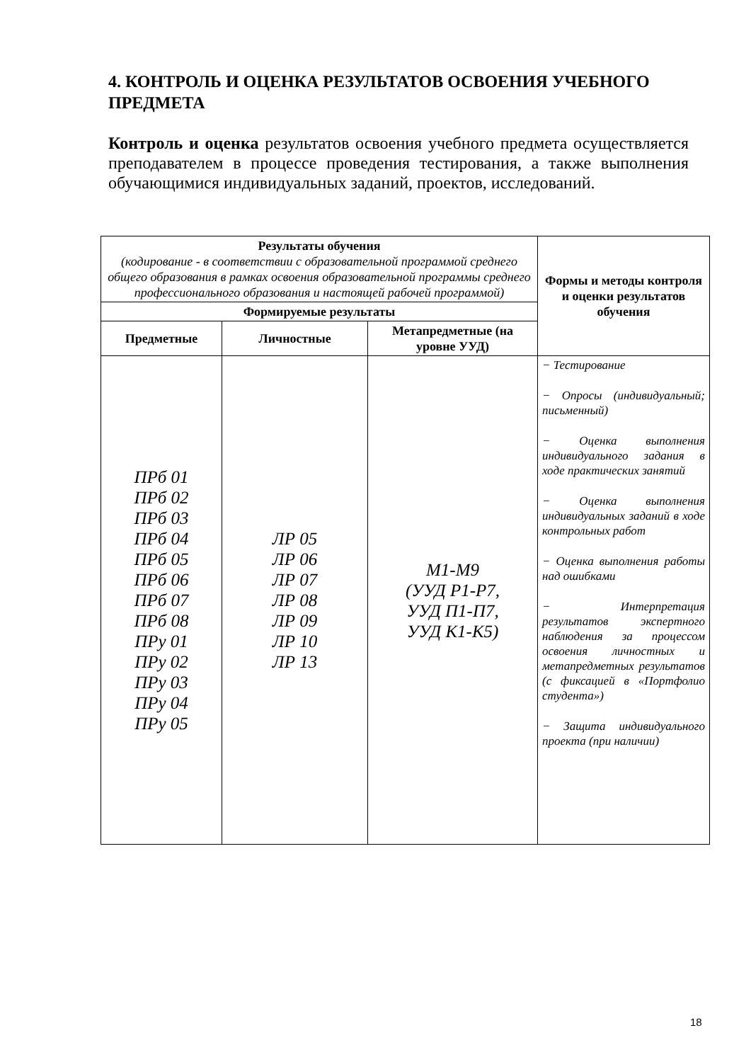4. КОНТРОЛЬ И ОЦЕНКА РЕЗУЛЬТАТОВ ОСВОЕНИЯ УЧЕБНОГО ПРЕДМЕТА
Контроль и оценка результатов освоения учебного предмета осуществляется преподавателем в процессе проведения тестирования, а также выполнения обучающимися индивидуальных заданий, проектов, исследований.
| Результаты обучения (кодирование - в соответствии с образовательной программой среднего общего образования в рамках освоения образовательной программы среднего профессионального образования и настоящей рабочей программой) | | | Формы и методы контроля и оценки результатов обучения |
| --- | --- | --- | --- |
| Формируемые результаты | | | |
| Предметные | Личностные | Метапредметные (на уровне УУД) | |
| ПРб 01 ПРб 02 ПРб 03 ПРб 04 ПРб 05 ПРб 06 ПРб 07 ПРб 08 ПРу 01 ПРу 02 ПРу 03 ПРу 04 ПРу 05 | ЛР 05 ЛР 06 ЛР 07 ЛР 08 ЛР 09 ЛР 10 ЛР 13 | М1-М9 (УУД Р1-Р7, УУД П1-П7, УУД К1-К5) | − Тестирование − Опросы (индивидуальный; письменный) − Оценка выполнения индивидуального задания в ходе практических занятий − Оценка выполнения индивидуальных заданий в ходе контрольных работ − Оценка выполнения работы над ошибками − Интерпретация результатов экспертного наблюдения за процессом освоения личностных и метапредметных результатов (с фиксацией в «Портфолио студента») − Защита индивидуального проекта (при наличии) |
18